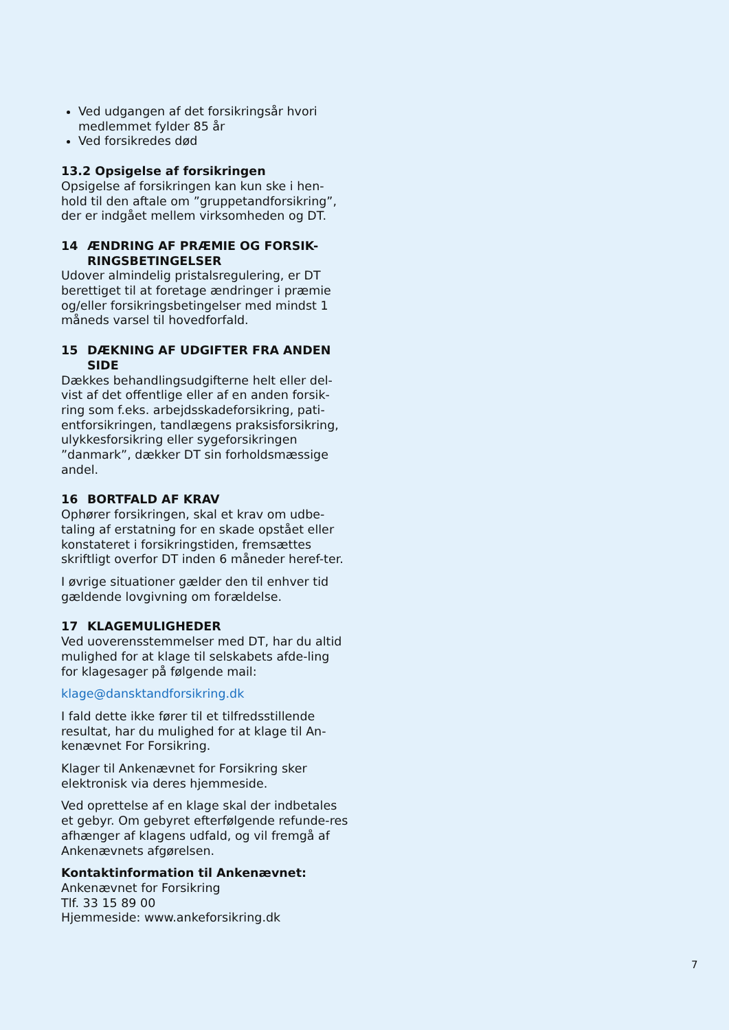Ved udgangen af det forsikringsår hvori medlemmet fylder 85 år
Ved forsikredes død
13.2 Opsigelse af forsikringen
Opsigelse af forsikringen kan kun ske i hen-hold til den aftale om ”gruppetandforsikring”, der er indgået mellem virksomheden og DT.
14 ÆNDRING AF PRÆMIE OG FORSIK-RINGSBETINGELSER
Udover almindelig pristalsregulering, er DT berettiget til at foretage ændringer i præmie og/eller forsikringsbetingelser med mindst 1 måneds varsel til hovedforfald.
15 DÆKNING AF UDGIFTER FRA ANDEN SIDE
Dækkes behandlingsudgifterne helt eller del-vist af det offentlige eller af en anden forsik-ring som f.eks. arbejdsskadeforsikring, pati-entforsikringen, tandlægens praksisforsikring, ulykkesforsikring eller sygeforsikringen ”danmark”, dækker DT sin forholdsmæssige andel.
16 BORTFALD AF KRAV
Ophører forsikringen, skal et krav om udbe-taling af erstatning for en skade opstået eller konstateret i forsikringstiden, fremsættes skriftligt overfor DT inden 6 måneder heref-ter.
I øvrige situationer gælder den til enhver tid gældende lovgivning om forældelse.
17 KLAGEMULIGHEDER
Ved uoverensstemmelser med DT, har du altid mulighed for at klage til selskabets afde-ling for klagesager på følgende mail:
klage@dansktandforsikring.dk
I fald dette ikke fører til et tilfredsstillende resultat, har du mulighed for at klage til An-kenævnet For Forsikring.
Klager til Ankenævnet for Forsikring sker elektronisk via deres hjemmeside.
Ved oprettelse af en klage skal der indbetales et gebyr. Om gebyret efterfølgende refunde-res afhænger af klagens udfald, og vil fremgå af Ankenævnets afgørelsen.
Kontaktinformation til Ankenævnet:
Ankenævnet for Forsikring
Tlf. 33 15 89 00
Hjemmeside: www.ankeforsikring.dk
7